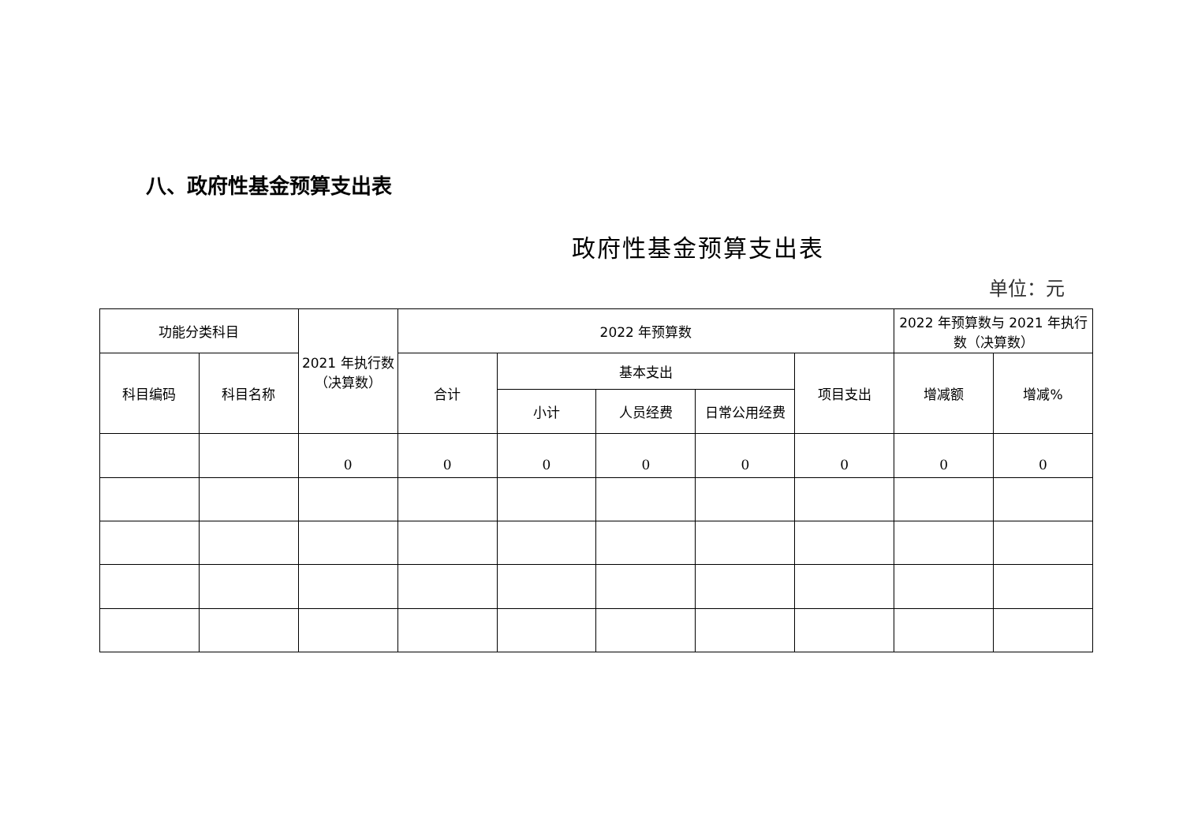八、政府性基金预算支出表
政府性基金预算支出表
单位：元
| 功能分类科目 | | 2021 年执行数（决算数） | 2022 年预算数 | | | | | 2022 年预算数与 2021 年执行数（决算数） | |
| --- | --- | --- | --- | --- | --- | --- | --- | --- | --- |
| 科目编码 | 科目名称 | | 合计 | 基本支出 | | | 项目支出 | 增减额 | 增减% |
| | | | | 小计 | 人员经费 | 日常公用经费 | | | |
| | | 0 | 0 | 0 | 0 | 0 | 0 | 0 | 0 |